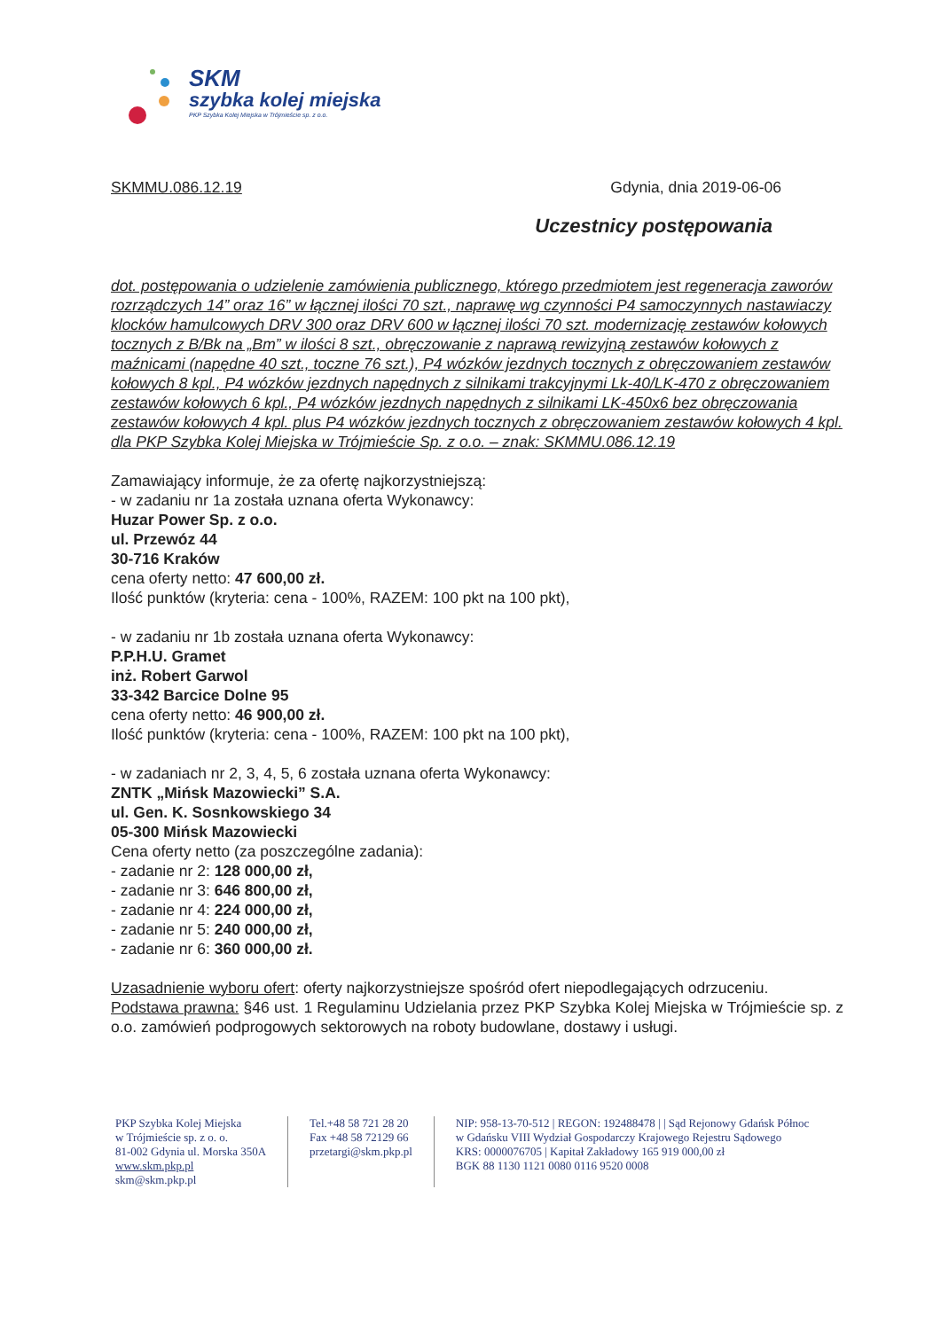SKM
szybka kolej miejska
PKP Szybka Kolej Miejska w Trójmieście sp. z o.o.
SKMMU.086.12.19 Gdynia, dnia 2019-06-06
Uczestnicy postępowania
dot. postępowania o udzielenie zamówienia publicznego, którego przedmiotem jest regeneracja zaworów rozrządczych 14” oraz 16” w łącznej ilości 70 szt., naprawę wg czynności P4 samoczynnych nastawiaczy klocków hamulcowych DRV 300 oraz DRV 600 w łącznej ilości 70 szt. modernizację zestawów kołowych tocznych z B/Bk na „Bm” w ilości 8 szt., obręczowanie z naprawą rewizyjną zestawów kołowych z maźnicami (napędne 40 szt., toczne 76 szt.), P4 wózków jezdnych tocznych z obręczowaniem zestawów kołowych 8 kpl., P4 wózków jezdnych napędnych z silnikami trakcyjnymi Lk-40/LK-470 z obręczowaniem zestawów kołowych 6 kpl., P4 wózków jezdnych napędnych z silnikami LK-450x6 bez obręczowania zestawów kołowych 4 kpl. plus P4 wózków jezdnych tocznych z obręczowaniem zestawów kołowych 4 kpl. dla PKP Szybka Kolej Miejska w Trójmieście Sp. z o.o. – znak: SKMMU.086.12.19
Zamawiający informuje, że za ofertę najkorzystniejszą:
- w zadaniu nr 1a została uznana oferta Wykonawcy:
Huzar Power Sp. z o.o.
ul. Przewóz 44
30-716 Kraków
cena oferty netto: 47 600,00 zł.
Ilość punktów (kryteria: cena - 100%, RAZEM: 100 pkt na 100 pkt),
- w zadaniu nr 1b została uznana oferta Wykonawcy:
P.P.H.U. Gramet
inż. Robert Garwol
33-342 Barcice Dolne 95
cena oferty netto: 46 900,00 zł.
Ilość punktów (kryteria: cena - 100%, RAZEM: 100 pkt na 100 pkt),
- w zadaniach nr 2, 3, 4, 5, 6 została uznana oferta Wykonawcy:
ZNTK „Mińsk Mazowiecki” S.A.
ul. Gen. K. Sosnkowskiego 34
05-300 Mińsk Mazowiecki
Cena oferty netto (za poszczególne zadania):
- zadanie nr 2: 128 000,00 zł,
- zadanie nr 3: 646 800,00 zł,
- zadanie nr 4: 224 000,00 zł,
- zadanie nr 5: 240 000,00 zł,
- zadanie nr 6: 360 000,00 zł.
Uzasadnienie wyboru ofert: oferty najkorzystniejsze spośród ofert niepodlegających odrzuceniu.
Podstawa prawna: §46 ust. 1 Regulaminu Udzielania przez PKP Szybka Kolej Miejska w Trójmieście sp. z o.o. zamówień podprogowych sektorowych na roboty budowlane, dostawy i usługi.
PKP Szybka Kolej Miejska
w Trójmieście sp. z o. o.
81-002 Gdynia ul. Morska 350A
www.skm.pkp.pl
skm@skm.pkp.pl
Tel.+48 58 721 28 20
Fax +48 58 72129 66
przetargi@skm.pkp.pl
NIP: 958-13-70-512 | REGON: 192488478 | | Sąd Rejonowy Gdańsk Północ
w Gdańsku VIII Wydział Gospodarczy Krajowego Rejestru Sądowego
KRS: 0000076705 | Kapitał Zakładowy 165 919 000,00 zł
BGK 88 1130 1121 0080 0116 9520 0008